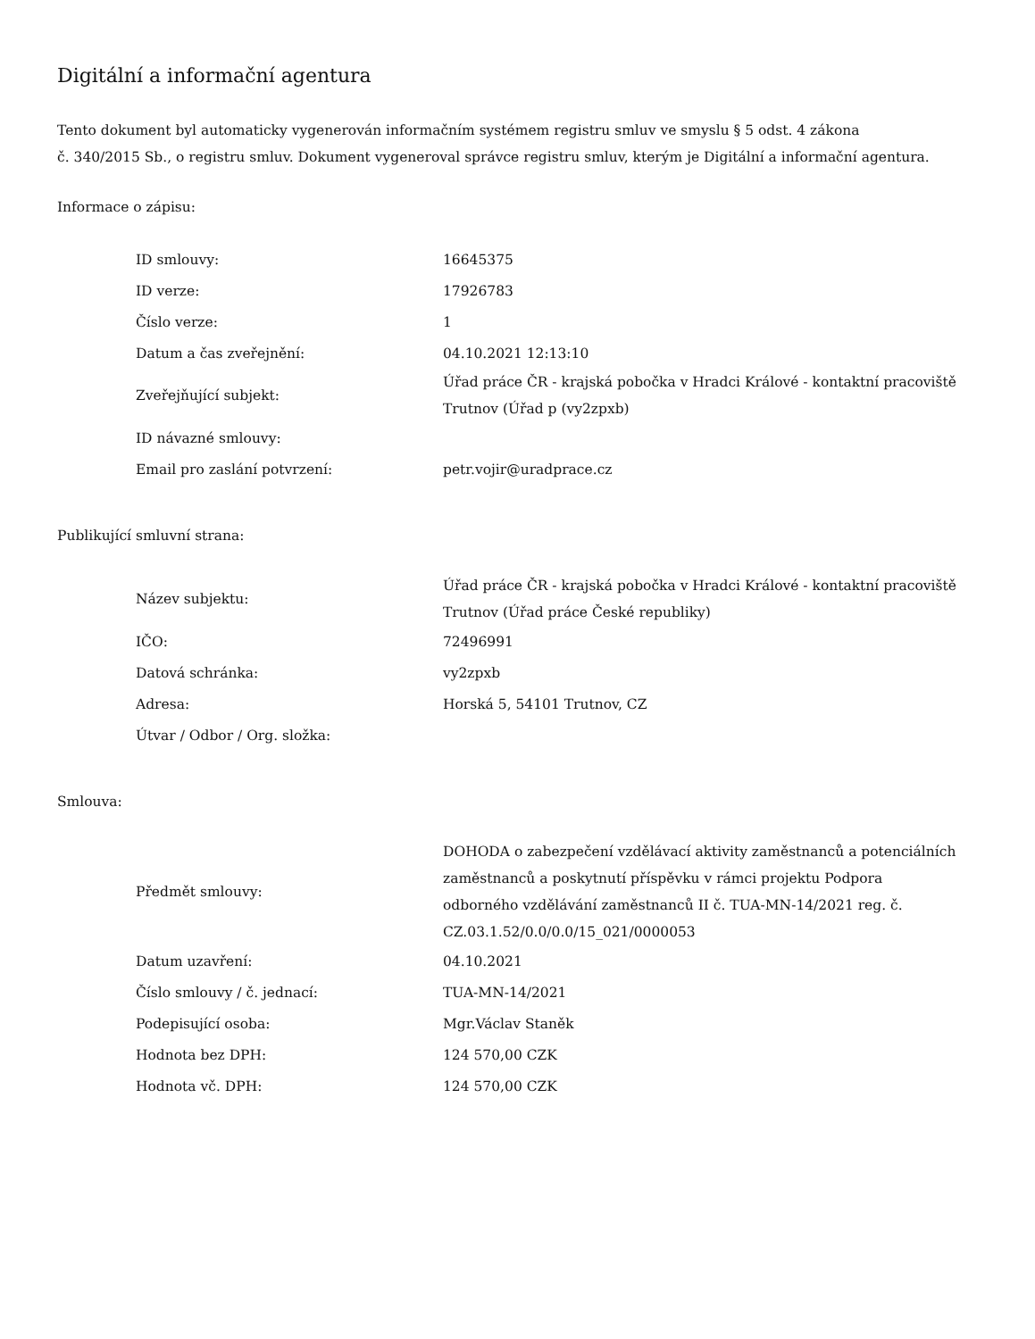Digitální a informační agentura
Tento dokument byl automaticky vygenerován informačním systémem registru smluv ve smyslu § 5 odst. 4 zákona
č. 340/2015 Sb., o registru smluv. Dokument vygeneroval správce registru smluv, kterým je Digitální a informační agentura.
Informace o zápisu:
| ID smlouvy: | 16645375 |
| ID verze: | 17926783 |
| Číslo verze: | 1 |
| Datum a čas zveřejnění: | 04.10.2021 12:13:10 |
| Zveřejňující subjekt: | Úřad práce ČR - krajská pobočka v Hradci Králové - kontaktní pracoviště Trutnov (Úřad p (vy2zpxb) |
| ID návazné smlouvy: | |
| Email pro zaslání potvrzení: | petr.vojir@uradprace.cz |
Publikující smluvní strana:
| Název subjektu: | Úřad práce ČR - krajská pobočka v Hradci Králové - kontaktní pracoviště Trutnov (Úřad práce České republiky) |
| IČO: | 72496991 |
| Datová schránka: | vy2zpxb |
| Adresa: | Horská 5, 54101 Trutnov, CZ |
| Útvar / Odbor / Org. složka: | |
Smlouva:
| Předmět smlouvy: | DOHODA o zabezpečení vzdělávací aktivity zaměstnanců a potenciálních zaměstnanců a poskytnutí příspěvku v rámci projektu Podpora odborného vzdělávání zaměstnanců II č. TUA-MN-14/2021 reg. č. CZ.03.1.52/0.0/0.0/15_021/0000053 |
| Datum uzavření: | 04.10.2021 |
| Číslo smlouvy / č. jednací: | TUA-MN-14/2021 |
| Podepisující osoba: | Mgr.Václav Staněk |
| Hodnota bez DPH: | 124 570,00 CZK |
| Hodnota vč. DPH: | 124 570,00 CZK |